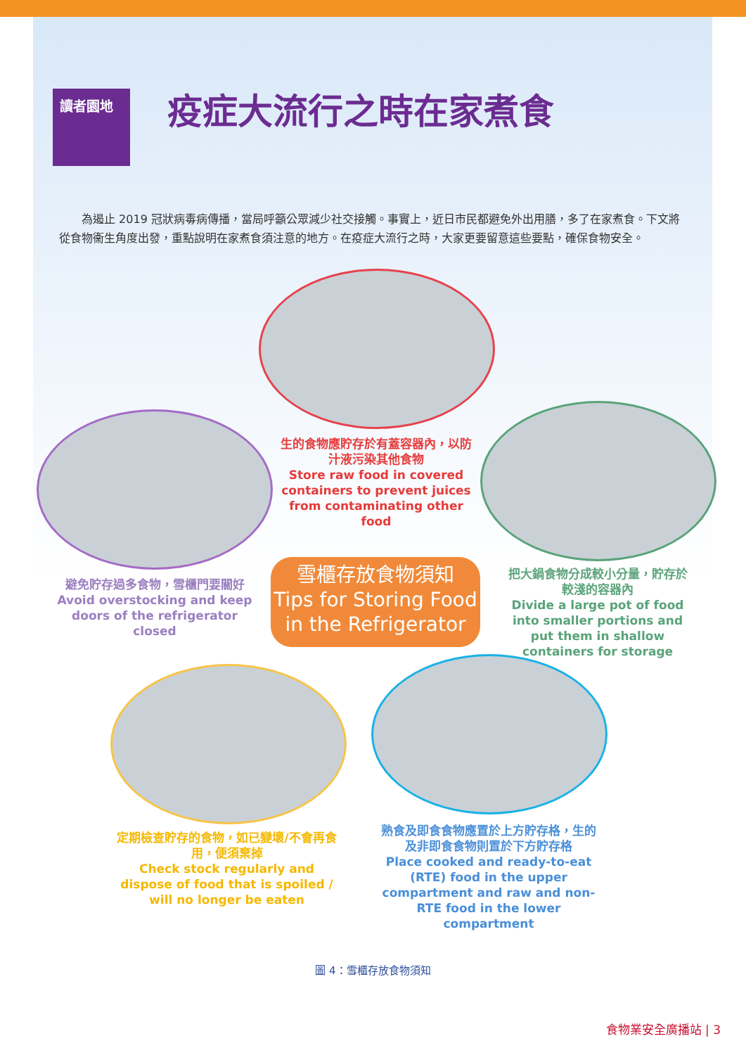讀者園地 疫症大流行之時在家煮食
為遏止 2019 冠狀病毒病傳播，當局呼籲公眾減少社交接觸。事實上，近日市民都避免外出用膳，多了在家煮食。下文將從食物衞生角度出發，重點說明在家煮食須注意的地方。在疫症大流行之時，大家更要留意這些要點，確保食物安全。
生的食物應貯存於有蓋容器內，以防汁液污染其他食物
Store raw food in covered containers to prevent juices from contaminating other food
避免貯存過多食物，雪櫃門要關好
Avoid overstocking and keep doors of the refrigerator closed
雪櫃存放食物須知
Tips for Storing Food
in the Refrigerator
把大鍋食物分成較小分量，貯存於較淺的容器內
Divide a large pot of food into smaller portions and put them in shallow containers for storage
定期檢查貯存的食物，如已變壞/不會再食用，便須棄掉
Check stock regularly and dispose of food that is spoiled / will no longer be eaten
熟食及即食食物應置於上方貯存格，生的及非即食食物則置於下方貯存格
Place cooked and ready-to-eat (RTE) food in the upper compartment and raw and non-RTE food in the lower compartment
圖 4：雪櫃存放食物須知
食物業安全廣播站 | 3